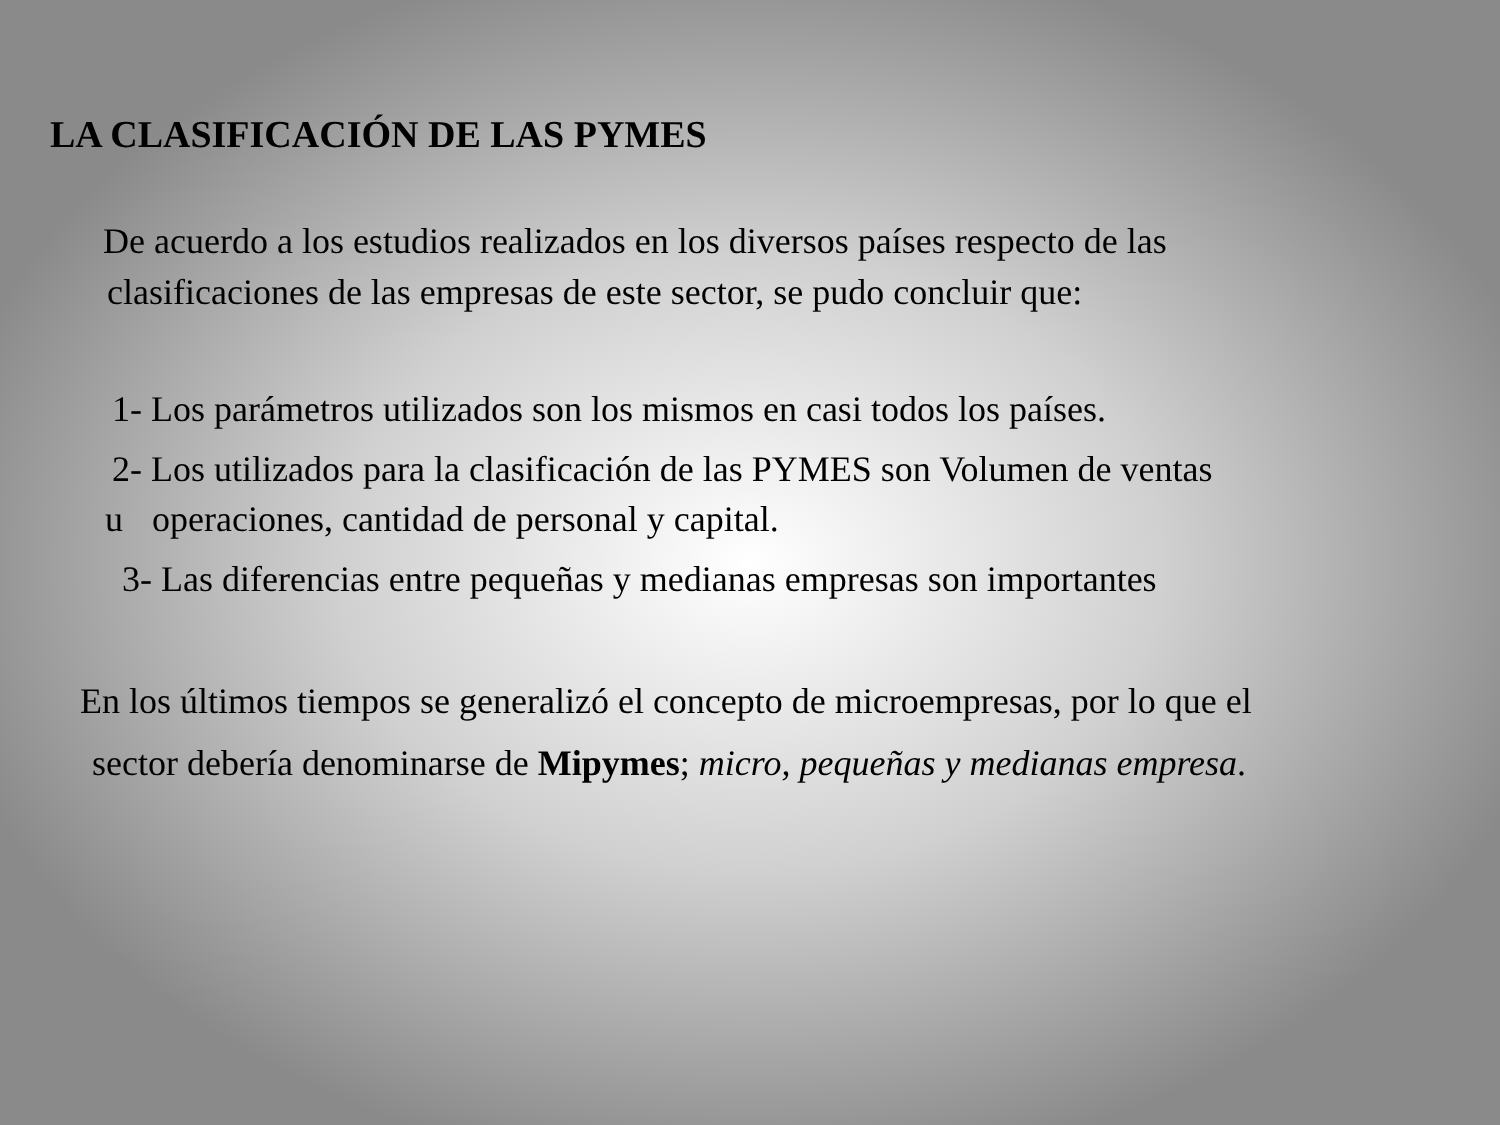LA CLASIFICACIÓN DE LAS PYMES
De acuerdo a los estudios realizados en los diversos países respecto de las
clasificaciones de las empresas de este sector, se pudo concluir que:
1- Los parámetros utilizados son los mismos en casi todos los países.
2- Los utilizados para la clasificación de las PYMES son Volumen de ventas
u operaciones, cantidad de personal y capital.
3- Las diferencias entre pequeñas y medianas empresas son importantes
En los últimos tiempos se generalizó el concepto de microempresas, por lo que el
sector debería denominarse de Mipymes; micro, pequeñas y medianas empresa.